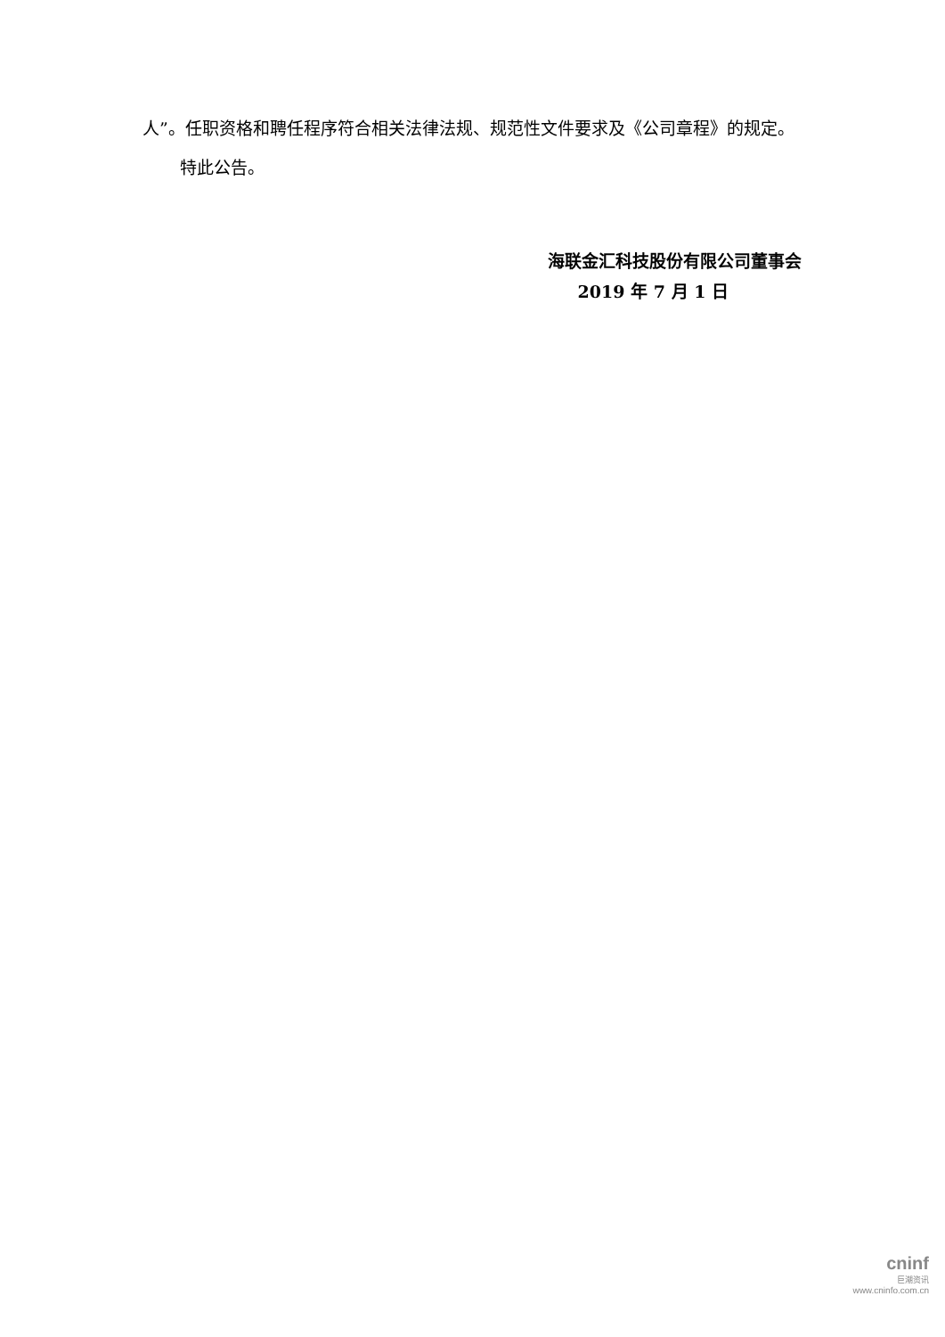人”。任职资格和聘任程序符合相关法律法规、规范性文件要求及《公司章程》的规定。
特此公告。
海联金汇科技股份有限公司董事会
2019 年 7 月 1 日
cninf
巨潮资讯
www.cninfo.com.cn